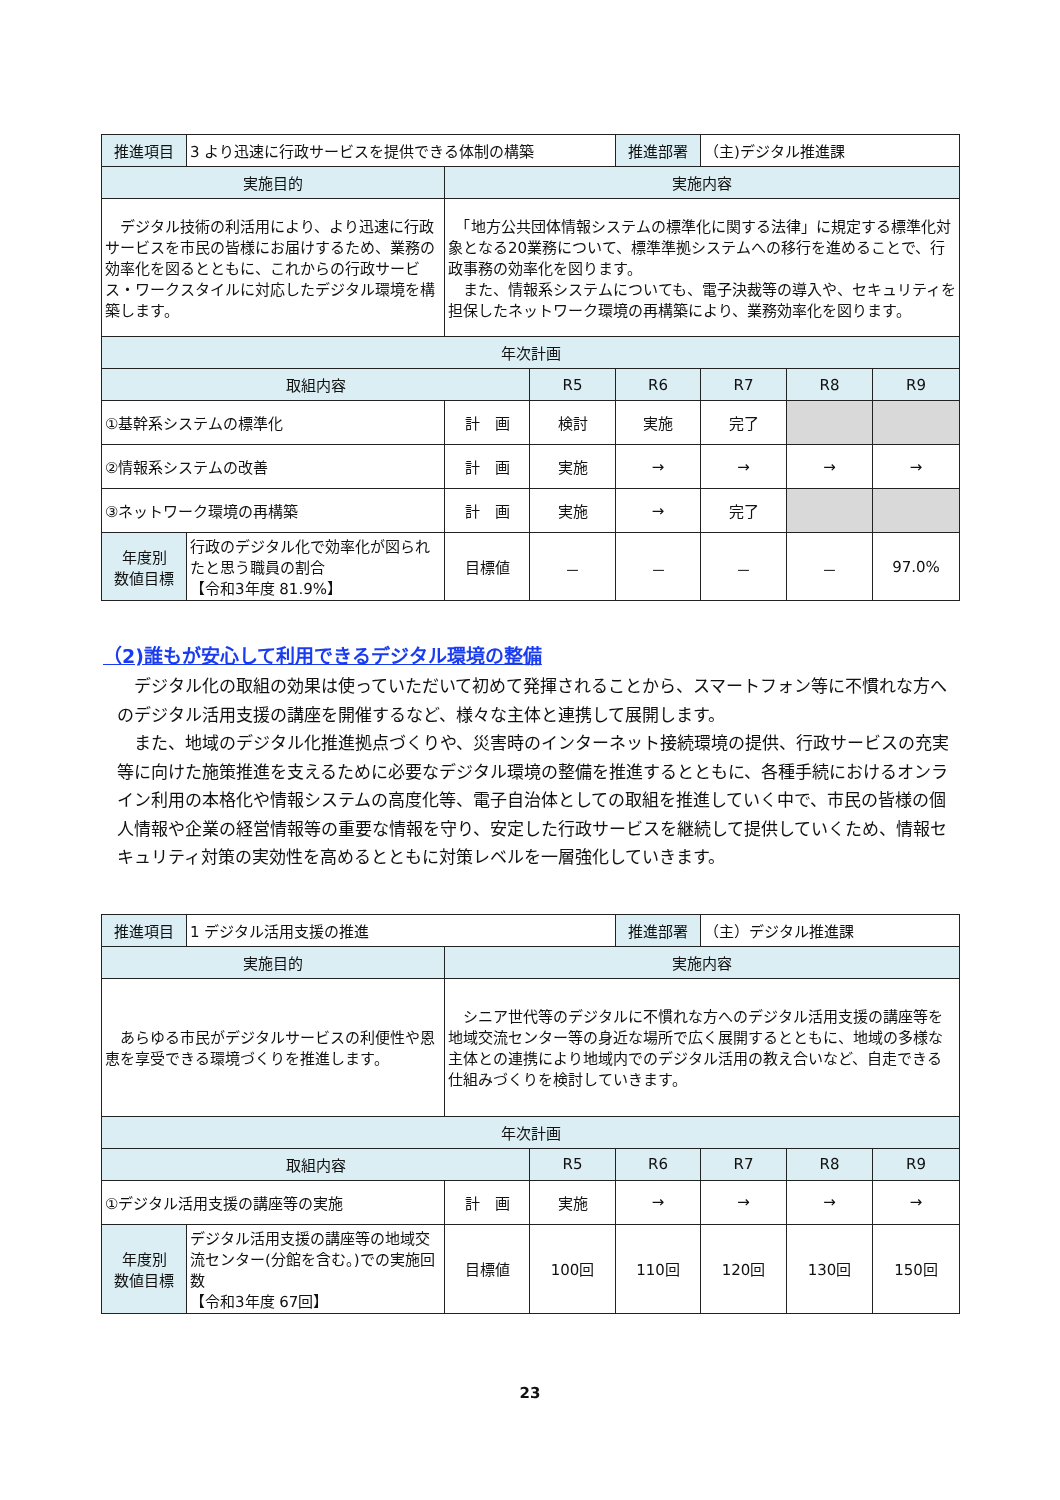| 推進項目 | 3 より迅速に行政サービスを提供できる体制の構築 | | | 推進部署 | （主)デジタル推進課 | | |
| 実施目的 | | 実施内容 | | | | | |
| デジタル技術の利活用により、より迅速に行政サービスを市民の皆様にお届けするため、業務の効率化を図るとともに、これからの行政サービス・ワークスタイルに対応したデジタル環境を構築します。 | | 「地方公共団体情報システムの標準化に関する法律」に規定する標準化対象となる20業務について、標準準拠システムへの移行を進めることで、行政事務の効率化を図ります。 また、情報系システムについても、電子決裁等の導入や、セキュリティを担保したネットワーク環境の再構築により、業務効率化を図ります。 | | | | | |
| 年次計画 | | | | | | | |
| 取組内容 | | | R5 | R6 | R7 | R8 | R9 |
| ①基幹系システムの標準化 | | 計 画 | 検討 | 実施 | 完了 | | |
| ②情報系システムの改善 | | 計 画 | 実施 | → | → | → | → |
| ③ネットワーク環境の再構築 | | 計 画 | 実施 | → | 完了 | | |
| 年度別 数値目標 | 行政のデジタル化で効率化が図られたと思う職員の割合 【令和3年度 81.9%】 | 目標値 | － | － | － | － | 97.0% |
（2)誰もが安心して利用できるデジタル環境の整備
デジタル化の取組の効果は使っていただいて初めて発揮されることから、スマートフォン等に不慣れな方へのデジタル活用支援の講座を開催するなど、様々な主体と連携して展開します。
また、地域のデジタル化推進拠点づくりや、災害時のインターネット接続環境の提供、行政サービスの充実等に向けた施策推進を支えるために必要なデジタル環境の整備を推進するとともに、各種手続におけるオンライン利用の本格化や情報システムの高度化等、電子自治体としての取組を推進していく中で、市民の皆様の個人情報や企業の経営情報等の重要な情報を守り、安定した行政サービスを継続して提供していくため、情報セキュリティ対策の実効性を高めるとともに対策レベルを一層強化していきます。
| 推進項目 | 1 デジタル活用支援の推進 | | | 推進部署 | （主）デジタル推進課 | | |
| 実施目的 | | 実施内容 | | | | | |
| あらゆる市民がデジタルサービスの利便性や恩恵を享受できる環境づくりを推進します。 | | シニア世代等のデジタルに不慣れな方へのデジタル活用支援の講座等を地域交流センター等の身近な場所で広く展開するとともに、地域の多様な主体との連携により地域内でのデジタル活用の教え合いなど、自走できる仕組みづくりを検討していきます。 | | | | | |
| 年次計画 | | | | | | | |
| 取組内容 | | | R5 | R6 | R7 | R8 | R9 |
| ①デジタル活用支援の講座等の実施 | | 計 画 | 実施 | → | → | → | → |
| 年度別 数値目標 | デジタル活用支援の講座等の地域交流センター(分館を含む。)での実施回数 【令和3年度 67回】 | 目標値 | 100回 | 110回 | 120回 | 130回 | 150回 |
23